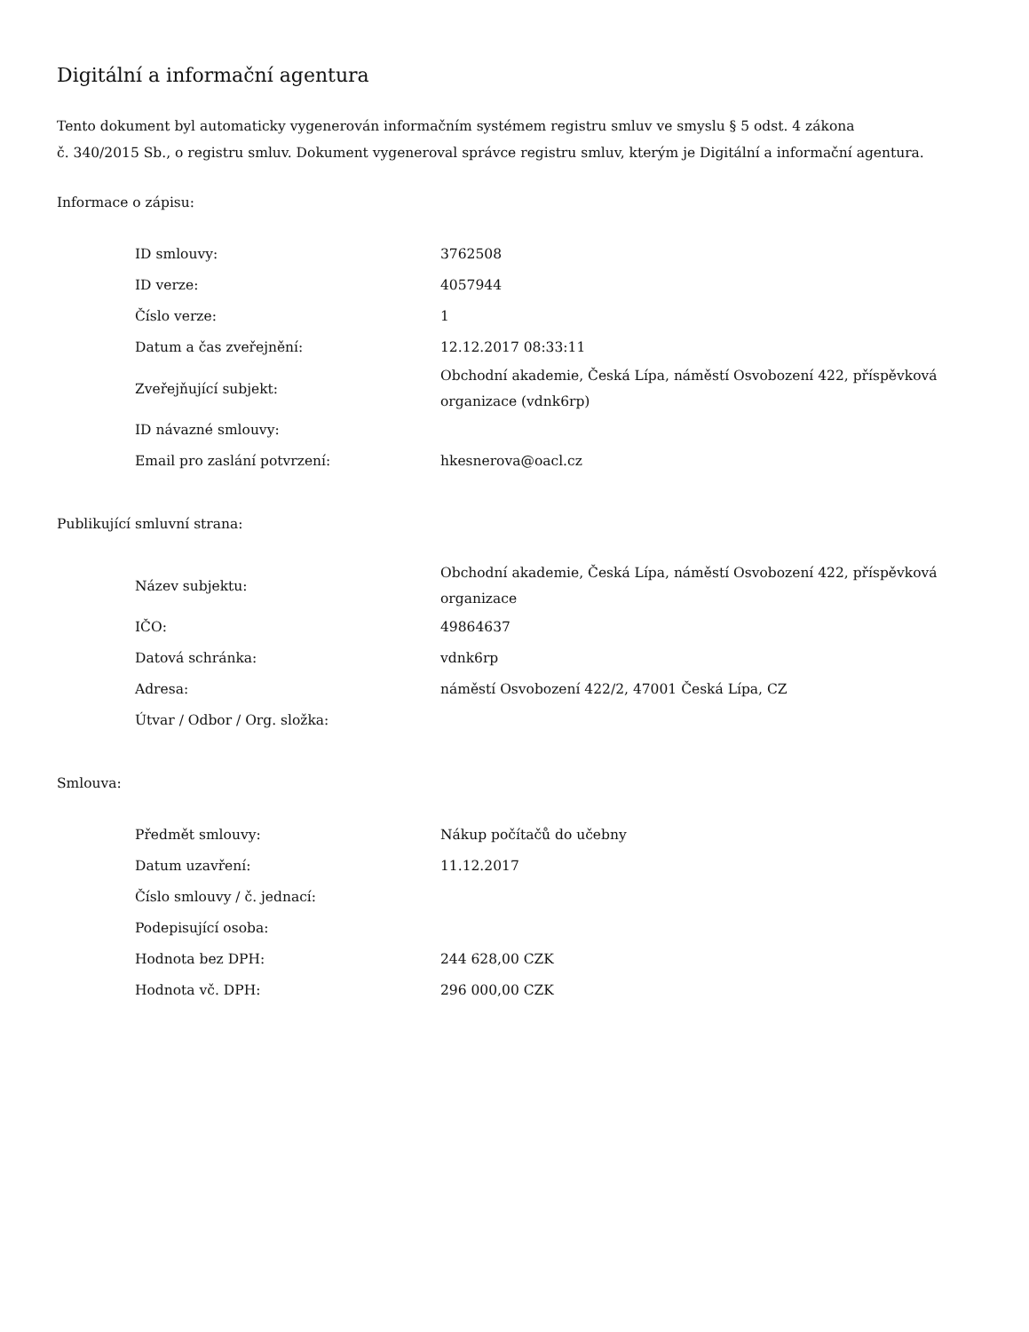Digitální a informační agentura
Tento dokument byl automaticky vygenerován informačním systémem registru smluv ve smyslu § 5 odst. 4 zákona
č. 340/2015 Sb., o registru smluv. Dokument vygeneroval správce registru smluv, kterým je Digitální a informační agentura.
Informace o zápisu:
| ID smlouvy: | 3762508 |
| ID verze: | 4057944 |
| Číslo verze: | 1 |
| Datum a čas zveřejnění: | 12.12.2017 08:33:11 |
| Zveřejňující subjekt: | Obchodní akademie, Česká Lípa, náměstí Osvobození 422, příspěvková organizace (vdnk6rp) |
| ID návazné smlouvy: | |
| Email pro zaslání potvrzení: | hkesnerova@oacl.cz |
Publikující smluvní strana:
| Název subjektu: | Obchodní akademie, Česká Lípa, náměstí Osvobození 422, příspěvková organizace |
| IČO: | 49864637 |
| Datová schránka: | vdnk6rp |
| Adresa: | náměstí Osvobození 422/2, 47001 Česká Lípa, CZ |
| Útvar / Odbor / Org. složka: | |
Smlouva:
| Předmět smlouvy: | Nákup počítačů do učebny |
| Datum uzavření: | 11.12.2017 |
| Číslo smlouvy / č. jednací: | |
| Podepisující osoba: | |
| Hodnota bez DPH: | 244 628,00 CZK |
| Hodnota vč. DPH: | 296 000,00 CZK |